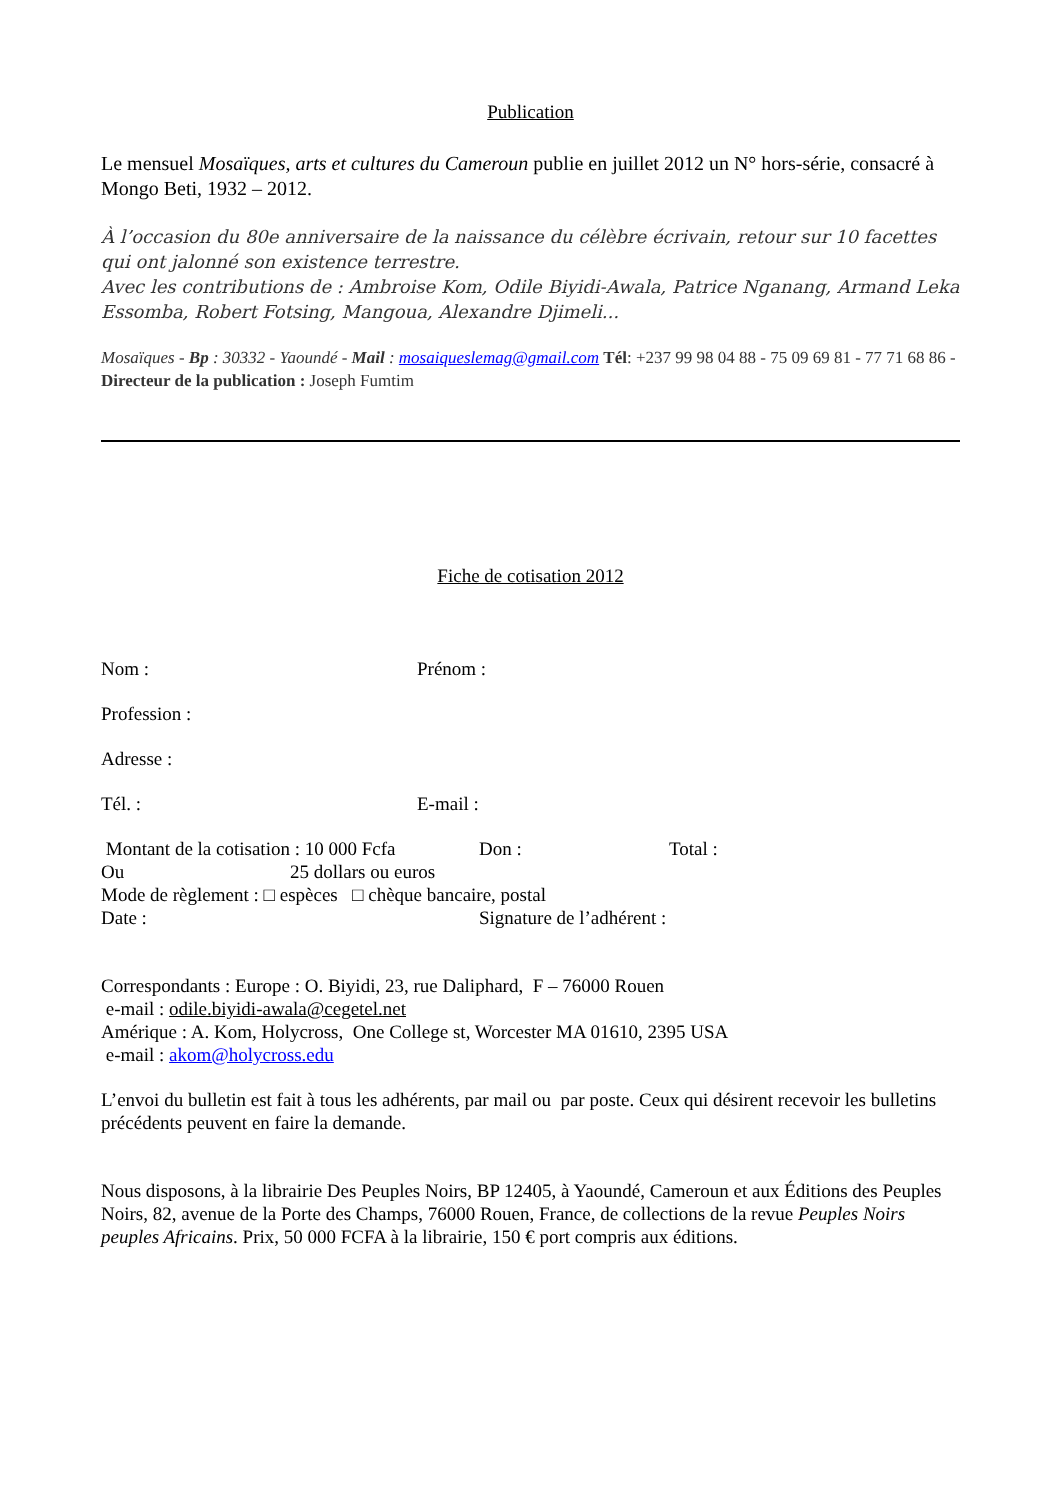Publication
Le mensuel Mosaïques, arts et cultures du Cameroun publie en juillet 2012 un N° hors-série, consacré à Mongo Beti, 1932 – 2012.
À l’occasion du 80e anniversaire de la naissance du célèbre écrivain, retour sur 10 facettes qui ont jalonné son existence terrestre.
Avec les contributions de : Ambroise Kom, Odile Biyidi-Awala, Patrice Nganang, Armand Leka Essomba, Robert Fotsing, Mangoua, Alexandre Djimeli...
Mosaïques - Bp : 30332 - Yaoundé - Mail : mosaiqueslemag@gmail.com Tél: +237 99 98 04 88 - 75 09 69 81 - 77 71 68 86 - Directeur de la publication : Joseph Fumtim
Fiche de cotisation 2012
Nom : Prénom :
Profession :
Adresse :
Tél. : E-mail :
Montant de la cotisation : 10 000 Fcfa Don : Total :
Ou 25 dollars ou euros
Mode de règlement : □ espèces □ chèque bancaire, postal
Date : Signature de l’adhérent :
Correspondants : Europe : O. Biyidi, 23, rue Daliphard, F – 76000 Rouen
e-mail : odile.biyidi-awala@cegetel.net
Amérique : A. Kom, Holycross, One College st, Worcester MA 01610, 2395 USA
e-mail : akom@holycross.edu
L’envoi du bulletin est fait à tous les adhérents, par mail ou par poste. Ceux qui désirent recevoir les bulletins précédents peuvent en faire la demande.
Nous disposons, à la librairie Des Peuples Noirs, BP 12405, à Yaoundé, Cameroun et aux Éditions des Peuples Noirs, 82, avenue de la Porte des Champs, 76000 Rouen, France, de collections de la revue Peuples Noirs peuples Africains. Prix, 50 000 FCFA à la librairie, 150 € port compris aux éditions.